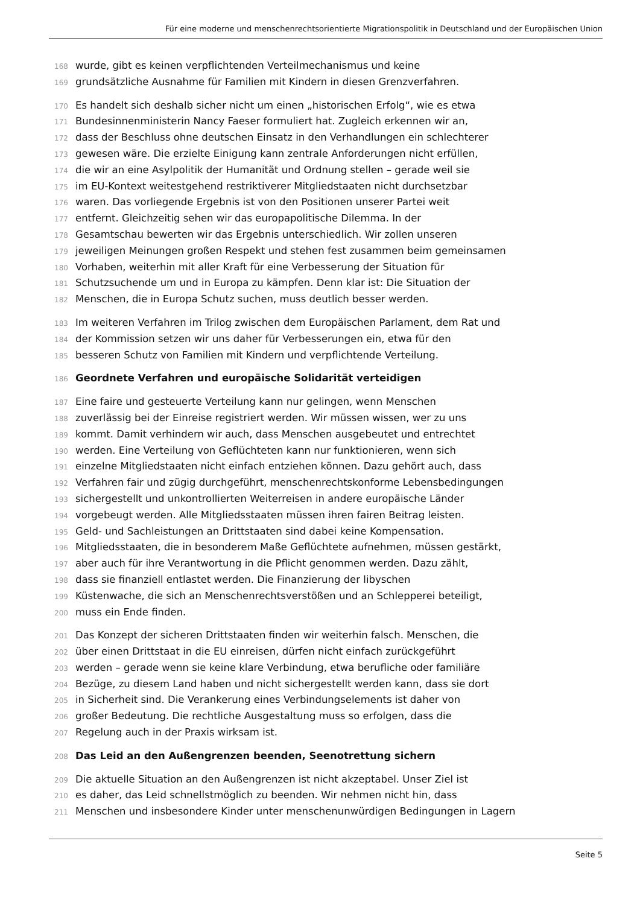Für eine moderne und menschenrechtsorientierte Migrationspolitik in Deutschland und der Europäischen Union
168 wurde, gibt es keinen verpflichtenden Verteilmechanismus und keine
169 grundsätzliche Ausnahme für Familien mit Kindern in diesen Grenzverfahren.
170 Es handelt sich deshalb sicher nicht um einen „historischen Erfolg“, wie es etwa
171 Bundesinnenministerin Nancy Faeser formuliert hat. Zugleich erkennen wir an,
172 dass der Beschluss ohne deutschen Einsatz in den Verhandlungen ein schlechterer
173 gewesen wäre. Die erzielte Einigung kann zentrale Anforderungen nicht erfüllen,
174 die wir an eine Asylpolitik der Humanität und Ordnung stellen – gerade weil sie
175 im EU-Kontext weitestgehend restriktiverer Mitgliedstaaten nicht durchsetzbar
176 waren. Das vorliegende Ergebnis ist von den Positionen unserer Partei weit
177 entfernt. Gleichzeitig sehen wir das europapolitische Dilemma. In der
178 Gesamtschau bewerten wir das Ergebnis unterschiedlich. Wir zollen unseren
179 jeweiligen Meinungen großen Respekt und stehen fest zusammen beim gemeinsamen
180 Vorhaben, weiterhin mit aller Kraft für eine Verbesserung der Situation für
181 Schutzsuchende um und in Europa zu kämpfen. Denn klar ist: Die Situation der
182 Menschen, die in Europa Schutz suchen, muss deutlich besser werden.
183 Im weiteren Verfahren im Trilog zwischen dem Europäischen Parlament, dem Rat und
184 der Kommission setzen wir uns daher für Verbesserungen ein, etwa für den
185 besseren Schutz von Familien mit Kindern und verpflichtende Verteilung.
186 Geordnete Verfahren und europäische Solidarität verteidigen
187 Eine faire und gesteuerte Verteilung kann nur gelingen, wenn Menschen
188 zuverlässig bei der Einreise registriert werden. Wir müssen wissen, wer zu uns
189 kommt. Damit verhindern wir auch, dass Menschen ausgebeutet und entrechtet
190 werden. Eine Verteilung von Geflüchteten kann nur funktionieren, wenn sich
191 einzelne Mitgliedstaaten nicht einfach entziehen können. Dazu gehört auch, dass
192 Verfahren fair und zügig durchgeführt, menschenrechtskonforme Lebensbedingungen
193 sichergestellt und unkontrollierten Weiterreisen in andere europäische Länder
194 vorgebeugt werden. Alle Mitgliedsstaaten müssen ihren fairen Beitrag leisten.
195 Geld- und Sachleistungen an Drittstaaten sind dabei keine Kompensation.
196 Mitgliedsstaaten, die in besonderem Maße Geflüchtete aufnehmen, müssen gestärkt,
197 aber auch für ihre Verantwortung in die Pflicht genommen werden. Dazu zählt,
198 dass sie finanziell entlastet werden. Die Finanzierung der libyschen
199 Küstenwache, die sich an Menschenrechtsverstößen und an Schlepperei beteiligt,
200 muss ein Ende finden.
201 Das Konzept der sicheren Drittstaaten finden wir weiterhin falsch. Menschen, die
202 über einen Drittstaat in die EU einreisen, dürfen nicht einfach zurückgeführt
203 werden – gerade wenn sie keine klare Verbindung, etwa berufliche oder familiäre
204 Bezüge, zu diesem Land haben und nicht sichergestellt werden kann, dass sie dort
205 in Sicherheit sind. Die Verankerung eines Verbindungselements ist daher von
206 großer Bedeutung. Die rechtliche Ausgestaltung muss so erfolgen, dass die
207 Regelung auch in der Praxis wirksam ist.
208 Das Leid an den Außengrenzen beenden, Seenotrettung sichern
209 Die aktuelle Situation an den Außengrenzen ist nicht akzeptabel. Unser Ziel ist
210 es daher, das Leid schnellstmöglich zu beenden. Wir nehmen nicht hin, dass
211 Menschen und insbesondere Kinder unter menschenunwürdigen Bedingungen in Lagern
Seite 5